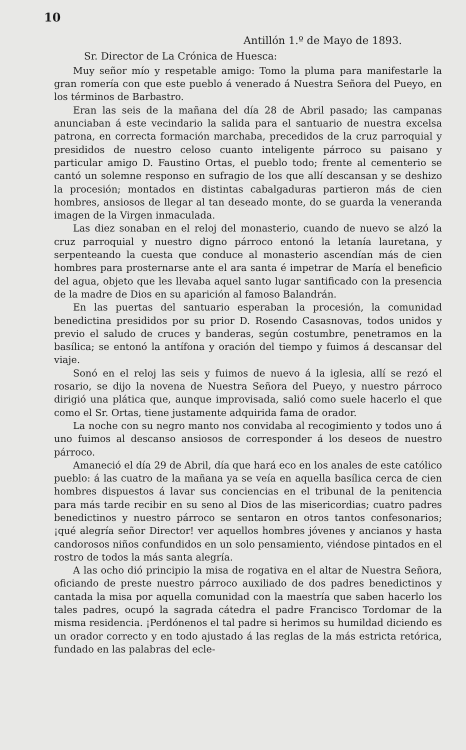10
Antillón 1.º de Mayo de 1893.
Sr. Director de La Crónica de Huesca:
Muy señor mío y respetable amigo: Tomo la pluma para manifestarle la gran romería con que este pueblo á venerado á Nuestra Señora del Pueyo, en los términos de Barbastro.
Eran las seis de la mañana del día 28 de Abril pasado; las campanas anunciaban á este vecindario la salida para el santuario de nuestra excelsa patrona, en correcta formación marchaba, precedidos de la cruz parroquial y presididos de nuestro celoso cuanto inteligente párroco su paisano y particular amigo D. Faustino Ortas, el pueblo todo; frente al cementerio se cantó un solemne responso en sufragio de los que allí descansan y se deshizo la procesión; montados en distintas cabalgaduras partieron más de cien hombres, ansiosos de llegar al tan deseado monte, do se guarda la veneranda imagen de la Virgen inmaculada.
Las diez sonaban en el reloj del monasterio, cuando de nuevo se alzó la cruz parroquial y nuestro digno párroco entonó la letanía lauretana, y serpenteando la cuesta que conduce al monasterio ascendían más de cien hombres para prosternarse ante el ara santa é impetrar de María el beneficio del agua, objeto que les llevaba aquel santo lugar santificado con la presencia de la madre de Dios en su aparición al famoso Balandrán.
En las puertas del santuario esperaban la procesión, la comunidad benedictina presididos por su prior D. Rosendo Casasnovas, todos unidos y previo el saludo de cruces y banderas, según costumbre, penetramos en la basílica; se entonó la antífona y oración del tiempo y fuimos á descansar del viaje.
Sonó en el reloj las seis y fuimos de nuevo á la iglesia, allí se rezó el rosario, se dijo la novena de Nuestra Señora del Pueyo, y nuestro párroco dirigió una plática que, aunque improvisada, salió como suele hacerlo el que como el Sr. Ortas, tiene justamente adquirida fama de orador.
La noche con su negro manto nos convidaba al recogimiento y todos uno á uno fuimos al descanso ansiosos de corresponder á los deseos de nuestro párroco.
Amaneció el día 29 de Abril, día que hará eco en los anales de este católico pueblo: á las cuatro de la mañana ya se veía en aquella basílica cerca de cien hombres dispuestos á lavar sus conciencias en el tribunal de la penitencia para más tarde recibir en su seno al Dios de las misericordias; cuatro padres benedictinos y nuestro párroco se sentaron en otros tantos confesonarios; ¡qué alegría señor Director! ver aquellos hombres jóvenes y ancianos y hasta candorosos niños confundidos en un solo pensamiento, viéndose pintados en el rostro de todos la más santa alegría.
A las ocho dió principio la misa de rogativa en el altar de Nuestra Señora, oficiando de preste nuestro párroco auxiliado de dos padres benedictinos y cantada la misa por aquella comunidad con la maestría que saben hacerlo los tales padres, ocupó la sagrada cátedra el padre Francisco Tordomar de la misma residencia. ¡Perdónenos el tal padre si herimos su humildad diciendo es un orador correcto y en todo ajustado á las reglas de la más estricta retórica, fundado en las palabras del ecle-